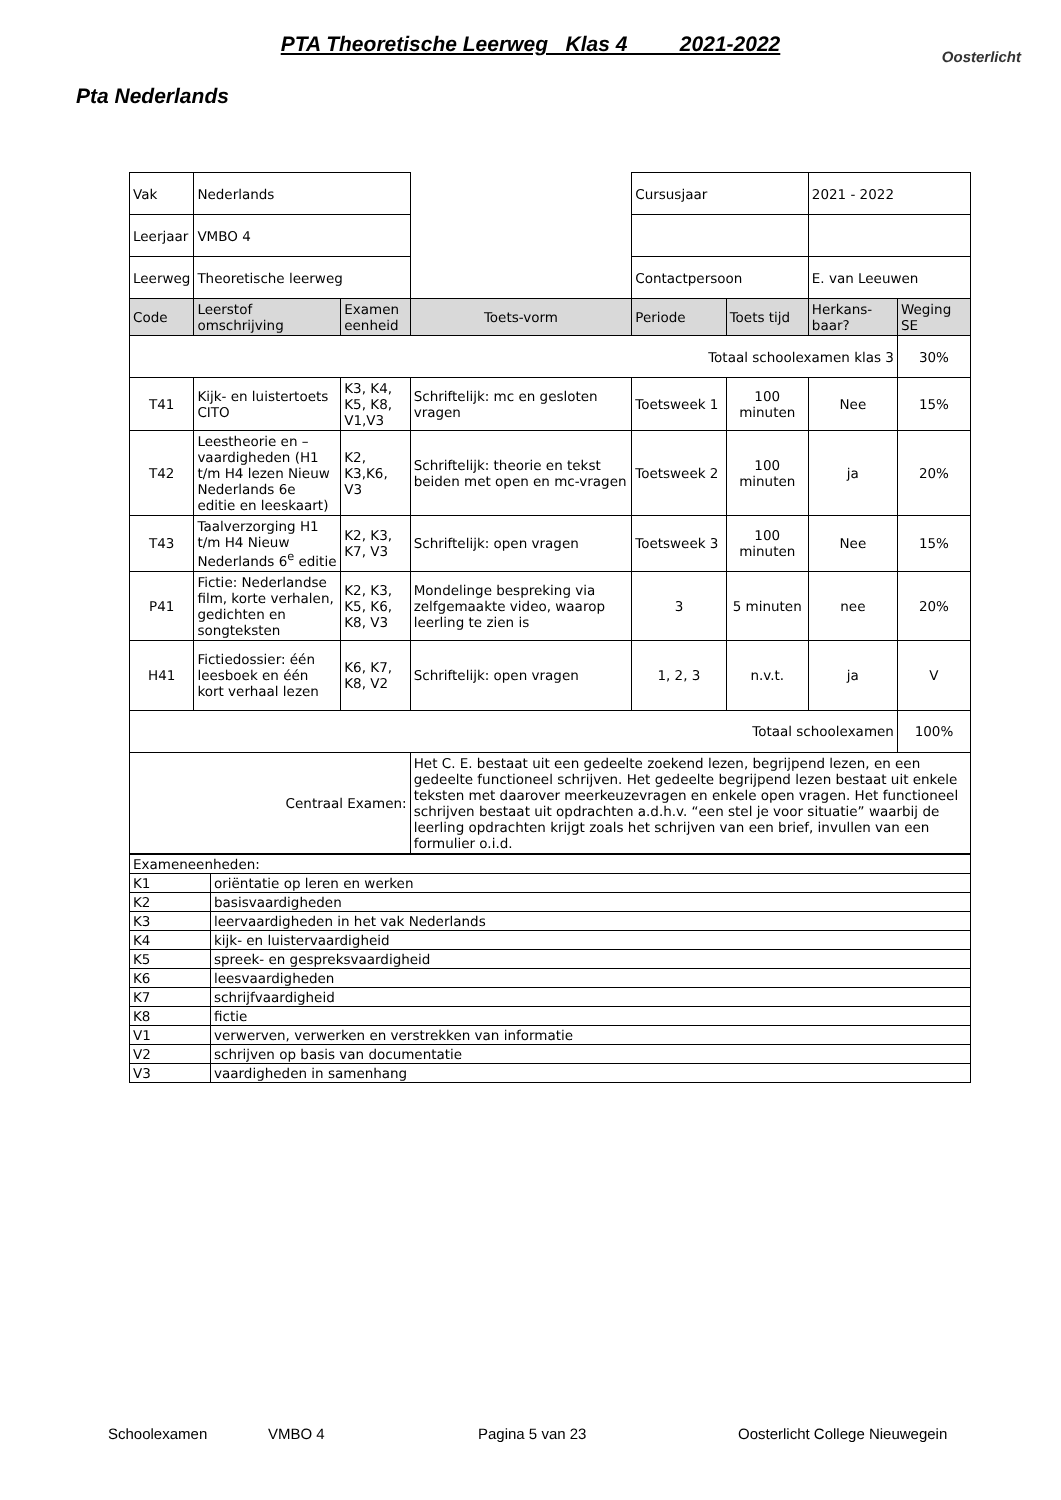PTA Theoretische Leerweg Klas 4 2021-2022
Oosterlicht
Pta Nederlands
| Vak | Nederlands | | | Cursusjaar | | 2021 - 2022 | |
| Leerjaar | VMBO 4 | | | | | | |
| Leerweg | Theoretische leerweg | | | Contactpersoon | | E. van Leeuwen | |
| Code | Leerstof omschrijving | Examen eenheid | Toets-vorm | Periode | Toets tijd | Herkans-baar? | Weging SE |
| Totaal schoolexamen klas 3 | | | | | | | 30% |
| T41 | Kijk- en luistertoets CITO | K3, K4, K5, K8, V1,V3 | Schriftelijk: mc en gesloten vragen | Toetsweek 1 | 100 minuten | Nee | 15% |
| T42 | Leestheorie en –vaardigheden (H1 t/m H4 lezen Nieuw Nederlands 6e editie en leeskaart) | K2, K3,K6, V3 | Schriftelijk: theorie en tekst beiden met open en mc-vragen | Toetsweek 2 | 100 minuten | ja | 20% |
| T43 | Taalverzorging H1 t/m H4 Nieuw Nederlands 6<sup>e</sup> editie | K2, K3, K7, V3 | Schriftelijk: open vragen | Toetsweek 3 | 100 minuten | Nee | 15% |
| P41 | Fictie: Nederlandse film, korte verhalen, gedichten en songteksten | K2, K3, K5, K6, K8, V3 | Mondelinge bespreking via zelfgemaakte video, waarop leerling te zien is | 3 | 5 minuten | nee | 20% |
| H41 | Fictiedossier: één leesboek en één kort verhaal lezen | K6, K7, K8, V2 | Schriftelijk: open vragen | 1, 2, 3 | n.v.t. | ja | V |
| Totaal schoolexamen | | | | | | | 100% |
| Centraal Examen: | | | Het C. E. bestaat uit een gedeelte zoekend lezen, begrijpend lezen, en een gedeelte functioneel schrijven. Het gedeelte begrijpend lezen bestaat uit enkele teksten met daarover meerkeuzevragen en enkele open vragen. Het functioneel schrijven bestaat uit opdrachten a.d.h.v. “een stel je voor situatie” waarbij de leerling opdrachten krijgt zoals het schrijven van een brief, invullen van een formulier o.i.d. | | | | |
| Exameneenheden: | |
| K1 | oriëntatie op leren en werken |
| K2 | basisvaardigheden |
| K3 | leervaardigheden in het vak Nederlands |
| K4 | kijk- en luistervaardigheid |
| K5 | spreek- en gespreksvaardigheid |
| K6 | leesvaardigheden |
| K7 | schrijfvaardigheid |
| K8 | fictie |
| V1 | verwerven, verwerken en verstrekken van informatie |
| V2 | schrijven op basis van documentatie |
| V3 | vaardigheden in samenhang |
Schoolexamen VMBO 4 Pagina 5 van 23 Oosterlicht College Nieuwegein